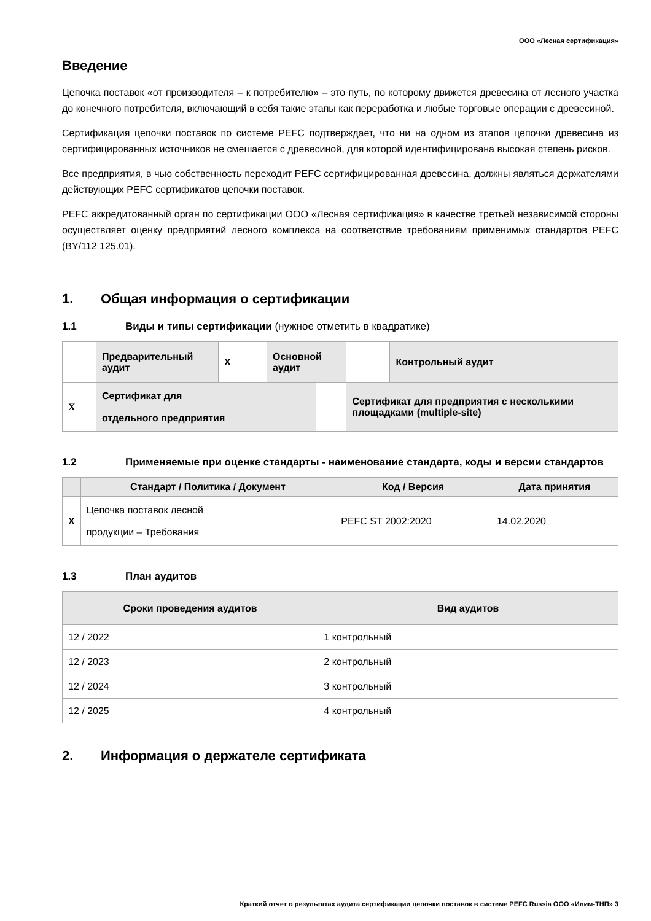ООО «Лесная сертификация»
Введение
Цепочка поставок «от производителя – к потребителю» – это путь, по которому движется древесина от лесного участка до конечного потребителя, включающий в себя такие этапы как переработка и любые торговые операции с древесиной.
Сертификация цепочки поставок по системе PEFC подтверждает, что ни на одном из этапов цепочки древесина из сертифицированных источников не смешается с древесиной, для которой идентифицирована высокая степень рисков.
Все предприятия, в чью собственность переходит PEFC сертифицированная древесина, должны являться держателями действующих PEFC сертификатов цепочки поставок.
PEFC аккредитованный орган по сертификации ООО «Лесная сертификация» в качестве третьей независимой стороны осуществляет оценку предприятий лесного комплекса на соответствие требованиям применимых стандартов PEFC (BY/112 125.01).
1. Общая информация о сертификации
1.1 Виды и типы сертификации (нужное отметить в квадратике)
| | Предварительный аудит | X | Основной аудит | | | Контрольный аудит |
| X | Сертификат для отдельного предприятия | | | | Сертификат для предприятия с несколькими площадками (multiple-site) | |
1.2 Применяемые при оценке стандарты - наименование стандарта, коды и версии стандартов
| | Стандарт / Политика / Документ | Код / Версия | Дата принятия |
| --- | --- | --- | --- |
| X | Цепочка поставок лесной продукции – Требования | PEFC ST 2002:2020 | 14.02.2020 |
1.3 План аудитов
| Сроки проведения аудитов | Вид аудитов |
| --- | --- |
| 12 / 2022 | 1 контрольный |
| 12 / 2023 | 2 контрольный |
| 12 / 2024 | 3 контрольный |
| 12 / 2025 | 4 контрольный |
2. Информация о держателе сертификата
Краткий отчет о результатах аудита сертификации цепочки поставок в системе PEFC Russia ООО «Илим-ТНП» 3